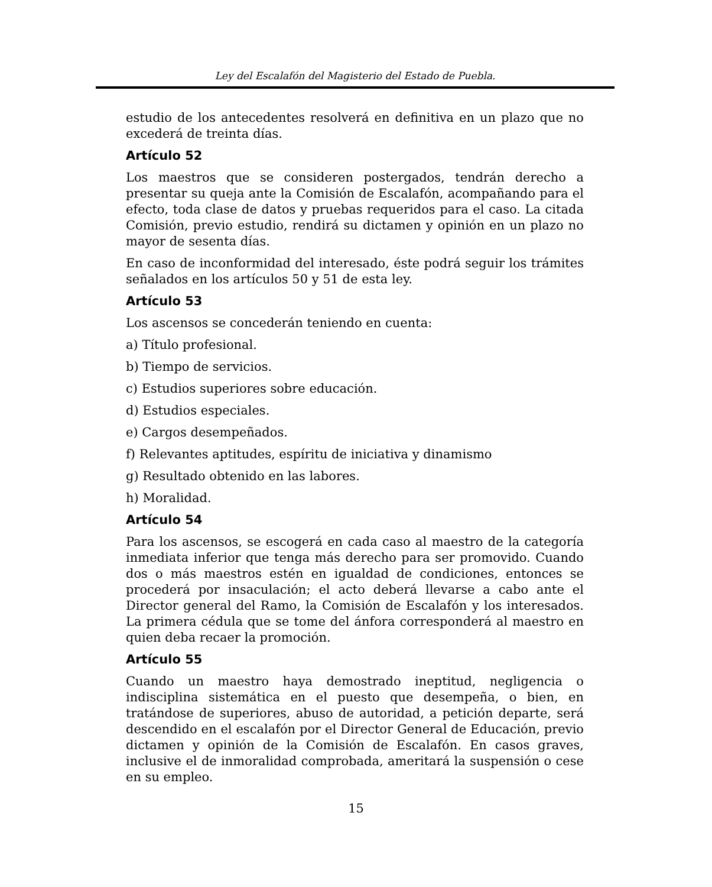Ley del Escalafón del Magisterio del Estado de Puebla.
estudio de los antecedentes resolverá en definitiva en un plazo que no excederá de treinta días.
Artículo 52
Los maestros que se consideren postergados, tendrán derecho a presentar su queja ante la Comisión de Escalafón, acompañando para el efecto, toda clase de datos y pruebas requeridos para el caso. La citada Comisión, previo estudio, rendirá su dictamen y opinión en un plazo no mayor de sesenta días.
En caso de inconformidad del interesado, éste podrá seguir los trámites señalados en los artículos 50 y 51 de esta ley.
Artículo 53
Los ascensos se concederán teniendo en cuenta:
a) Título profesional.
b) Tiempo de servicios.
c) Estudios superiores sobre educación.
d) Estudios especiales.
e) Cargos desempeñados.
f) Relevantes aptitudes, espíritu de iniciativa y dinamismo
g) Resultado obtenido en las labores.
h) Moralidad.
Artículo 54
Para los ascensos, se escogerá en cada caso al maestro de la categoría inmediata inferior que tenga más derecho para ser promovido. Cuando dos o más maestros estén en igualdad de condiciones, entonces se procederá por insaculación; el acto deberá llevarse a cabo ante el Director general del Ramo, la Comisión de Escalafón y los interesados. La primera cédula que se tome del ánfora corresponderá al maestro en quien deba recaer la promoción.
Artículo 55
Cuando un maestro haya demostrado ineptitud, negligencia o indisciplina sistemática en el puesto que desempeña, o bien, en tratándose de superiores, abuso de autoridad, a petición departe, será descendido en el escalafón por el Director General de Educación, previo dictamen y opinión de la Comisión de Escalafón. En casos graves, inclusive el de inmoralidad comprobada, ameritará la suspensión o cese en su empleo.
15